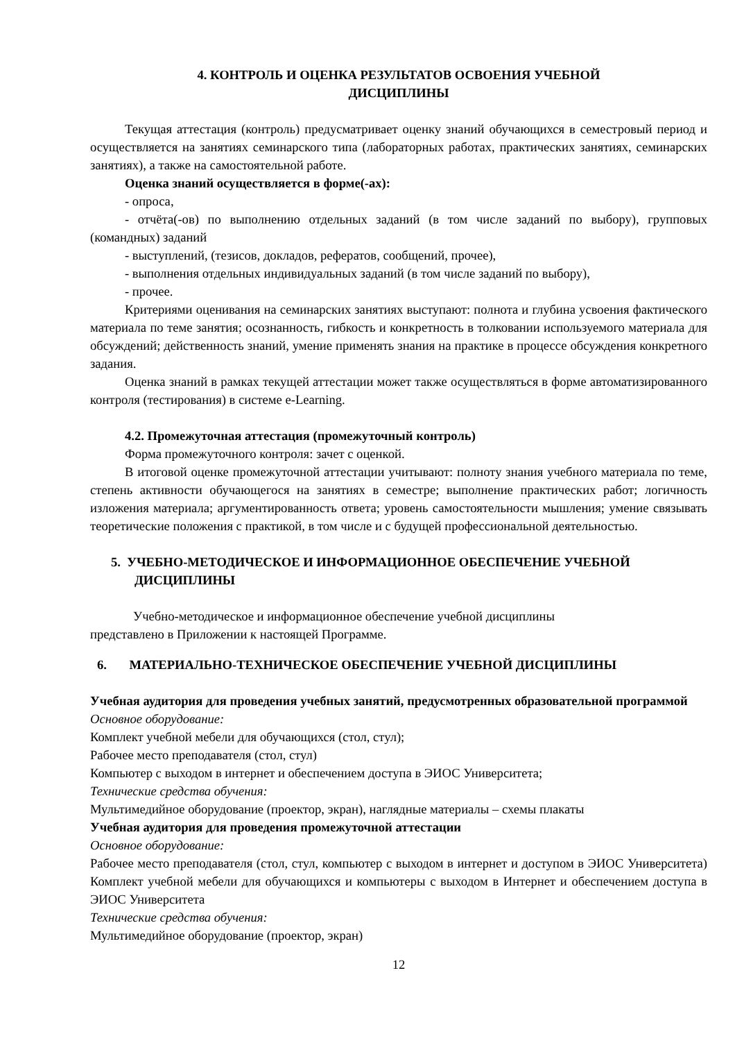4. КОНТРОЛЬ И ОЦЕНКА РЕЗУЛЬТАТОВ ОСВОЕНИЯ УЧЕБНОЙ
ДИСЦИПЛИНЫ
Текущая аттестация (контроль) предусматривает оценку знаний обучающихся в семестровый период и осуществляется на занятиях семинарского типа (лабораторных работах, практических занятиях, семинарских занятиях), а также на самостоятельной работе.
Оценка знаний осуществляется в форме(-ах):
- опроса,
- отчёта(-ов) по выполнению отдельных заданий (в том числе заданий по выбору), групповых (командных) заданий
- выступлений, (тезисов, докладов, рефератов, сообщений, прочее),
- выполнения отдельных индивидуальных заданий (в том числе заданий по выбору),
- прочее.
Критериями оценивания на семинарских занятиях выступают: полнота и глубина усвоения фактического материала по теме занятия; осознанность, гибкость и конкретность в толковании используемого материала для обсуждений; действенность знаний, умение применять знания на практике в процессе обсуждения конкретного задания.
Оценка знаний в рамках текущей аттестации может также осуществляться в форме автоматизированного контроля (тестирования) в системе e-Learning.
4.2. Промежуточная аттестация (промежуточный контроль)
Форма промежуточного контроля: зачет с оценкой.
В итоговой оценке промежуточной аттестации учитывают: полноту знания учебного материала по теме, степень активности обучающегося на занятиях в семестре; выполнение практических работ; логичность изложения материала; аргументированность ответа; уровень самостоятельности мышления; умение связывать теоретические положения с практикой, в том числе и с будущей профессиональной деятельностью.
5. УЧЕБНО-МЕТОДИЧЕСКОЕ И ИНФОРМАЦИОННОЕ ОБЕСПЕЧЕНИЕ УЧЕБНОЙ ДИСЦИПЛИНЫ
Учебно-методическое и информационное обеспечение учебной дисциплины
представлено в Приложении к настоящей Программе.
6. МАТЕРИАЛЬНО-ТЕХНИЧЕСКОЕ ОБЕСПЕЧЕНИЕ УЧЕБНОЙ ДИСЦИПЛИНЫ
Учебная аудитория для проведения учебных занятий, предусмотренных образовательной программой
Основное оборудование:
Комплект учебной мебели для обучающихся (стол, стул);
Рабочее место преподавателя (стол, стул)
Компьютер с выходом в интернет и обеспечением доступа в ЭИОС Университета;
Технические средства обучения:
Мультимедийное оборудование (проектор, экран), наглядные материалы – схемы плакаты
Учебная аудитория для проведения промежуточной аттестации
Основное оборудование:
Рабочее место преподавателя (стол, стул, компьютер с выходом в интернет и доступом в ЭИОС Университета) Комплект учебной мебели для обучающихся и компьютеры с выходом в Интернет и обеспечением доступа в ЭИОС Университета
Технические средства обучения:
Мультимедийное оборудование (проектор, экран)
12